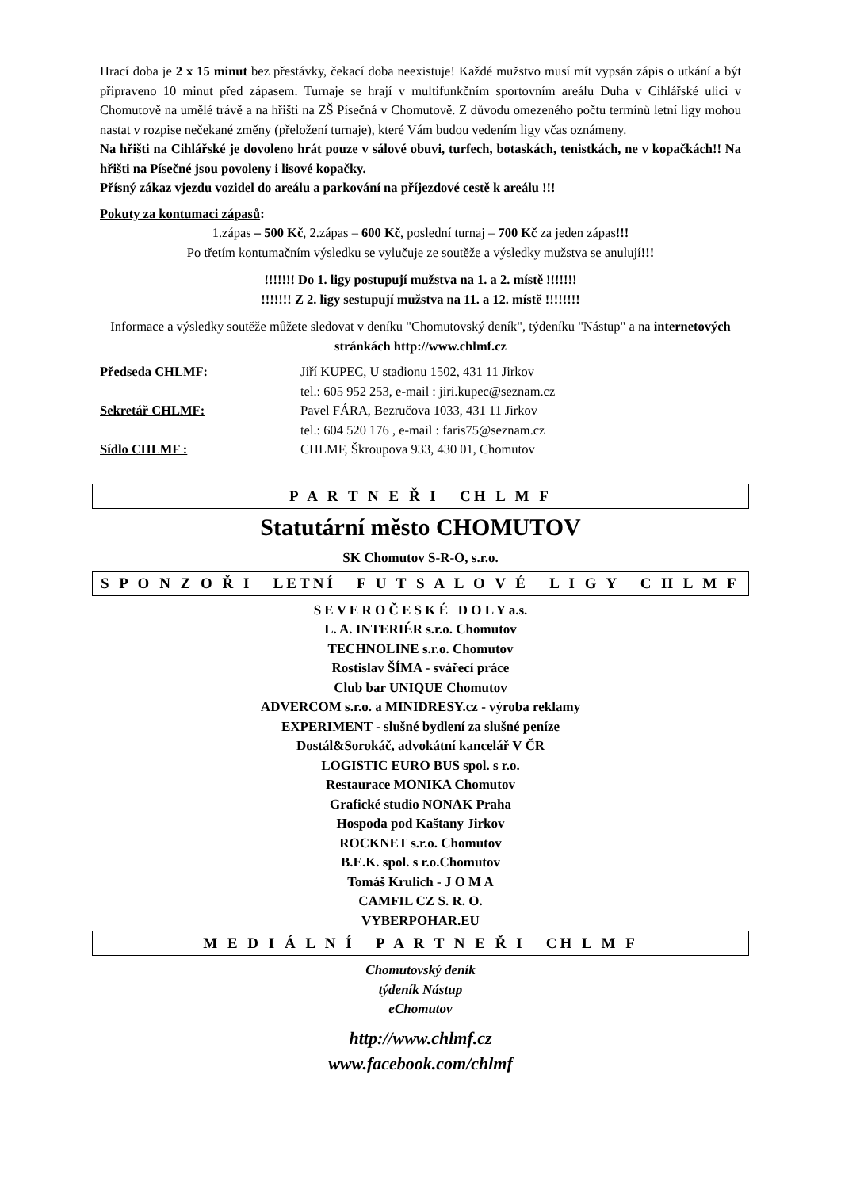Hrací doba je 2 x 15 minut bez přestávky, čekací doba neexistuje! Každé mužstvo musí mít vypsán zápis o utkání a být připraveno 10 minut před zápasem. Turnaje se hrají v multifunkčním sportovním areálu Duha v Cihlářské ulici v Chomutově na umělé trávě a na hřišti na ZŠ Písečná v Chomutově. Z důvodu omezeného počtu termínů letní ligy mohou nastat v rozpise nečekané změny (přeložení turnaje), které Vám budou vedením ligy včas oznámeny.
Na hřišti na Cihlářské je dovoleno hrát pouze v sálové obuvi, turfech, botaskách, tenistkách, ne v kopačkách!! Na hřišti na Písečné jsou povoleny i lisové kopačky.
Přísný zákaz vjezdu vozidel do areálu a parkování na příjezdové cestě k areálu !!!
Pokuty za kontumaci zápasů:
1.zápas – 500 Kč, 2.zápas – 600 Kč, poslední turnaj – 700 Kč za jeden zápas!!!
Po třetím kontumačním výsledku se vylučuje ze soutěže a výsledky mužstva se anulují!!!
!!!!!!! Do 1. ligy postupují mužstva na 1. a 2. místě !!!!!!!
!!!!!!! Z 2. ligy sestupují mužstva na 11. a 12. místě !!!!!!!!
Informace a výsledky soutěže můžete sledovat v deníku "Chomutovský deník", týdeníku "Nástup" a na internetových stránkách http://www.chlmf.cz
Předseda CHLMF: Jiří KUPEC, U stadionu 1502, 431 11 Jirkov
tel.: 605 952 253, e-mail : jiri.kupec@seznam.cz
Sekretář CHLMF: Pavel FÁRA, Bezručova 1033, 431 11 Jirkov
tel.: 604 520 176 , e-mail : faris75@seznam.cz
Sídlo CHLMF : CHLMF, Škroupova 933, 430 01, Chomutov
P A R T N E Ř I CH L M F
Statutární město CHOMUTOV
SK Chomutov S-R-O, s.r.o.
S P O N Z O Ř I LETNÍ F U T S A L O V É L I G Y C H L M F
S E V E R O Č E S K É D O L Y a.s.
L. A. INTERIÉR s.r.o. Chomutov
TECHNOLINE s.r.o. Chomutov
Rostislav ŠÍMA - svářecí práce
Club bar UNIQUE Chomutov
ADVERCOM s.r.o. a MINIDRESY.cz - výroba reklamy
EXPERIMENT - slušné bydlení za slušné peníze
Dostál&Sorokáč, advokátní kancelář V ČR
LOGISTIC EURO BUS spol. s r.o.
Restaurace MONIKA Chomutov
Grafické studio NONAK Praha
Hospoda pod Kaštany Jirkov
ROCKNET s.r.o. Chomutov
B.E.K. spol. s r.o.Chomutov
Tomáš Krulich - J O M A
CAMFIL CZ S. R. O.
VYBERPOHAR.EU
M E D I Á L N Í P A R T N E Ř I CH L M F
Chomutovský deník
týdeník Nástup
eChomutov
http://www.chlmf.cz
www.facebook.com/chlmf